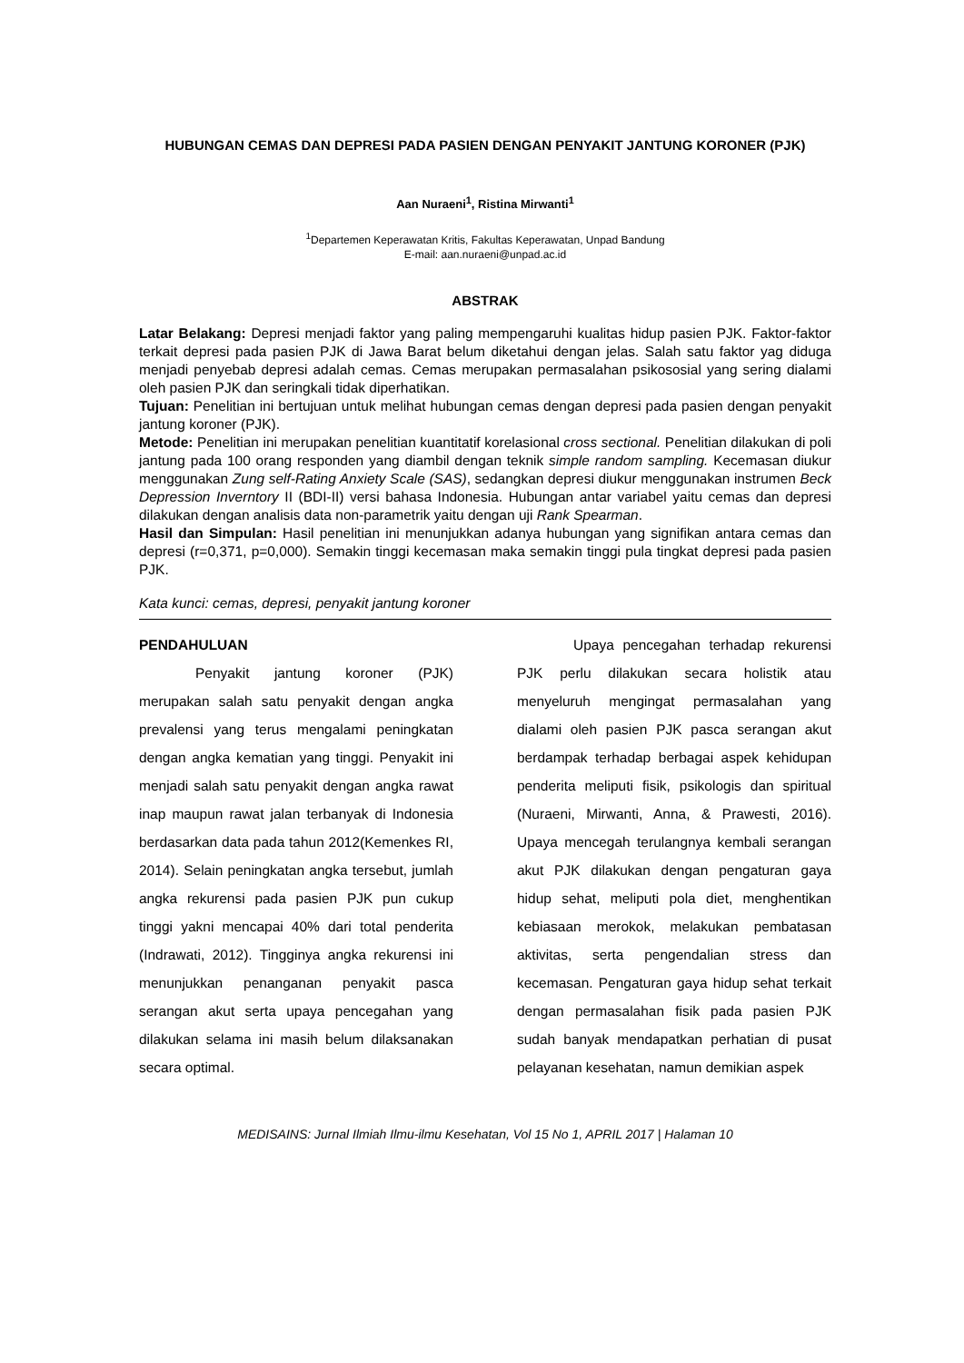HUBUNGAN CEMAS DAN DEPRESI PADA PASIEN DENGAN PENYAKIT JANTUNG KORONER (PJK)
Aan Nuraeni<sup>1</sup>, Ristina Mirwanti<sup>1</sup>
<sup>1</sup> Departemen Keperawatan Kritis, Fakultas Keperawatan, Unpad Bandung
E-mail: aan.nuraeni@unpad.ac.id
ABSTRAK
Latar Belakang: Depresi menjadi faktor yang paling mempengaruhi kualitas hidup pasien PJK. Faktor-faktor terkait depresi pada pasien PJK di Jawa Barat belum diketahui dengan jelas. Salah satu faktor yag diduga menjadi penyebab depresi adalah cemas. Cemas merupakan permasalahan psikososial yang sering dialami oleh pasien PJK dan seringkali tidak diperhatikan.
Tujuan: Penelitian ini bertujuan untuk melihat hubungan cemas dengan depresi pada pasien dengan penyakit jantung koroner (PJK).
Metode: Penelitian ini merupakan penelitian kuantitatif korelasional cross sectional. Penelitian dilakukan di poli jantung pada 100 orang responden yang diambil dengan teknik simple random sampling. Kecemasan diukur menggunakan Zung self-Rating Anxiety Scale (SAS), sedangkan depresi diukur menggunakan instrumen Beck Depression Inverntory II (BDI-II) versi bahasa Indonesia. Hubungan antar variabel yaitu cemas dan depresi dilakukan dengan analisis data non-parametrik yaitu dengan uji Rank Spearman.
Hasil dan Simpulan: Hasil penelitian ini menunjukkan adanya hubungan yang signifikan antara cemas dan depresi (r=0,371, p=0,000). Semakin tinggi kecemasan maka semakin tinggi pula tingkat depresi pada pasien PJK.
Kata kunci: cemas, depresi, penyakit jantung koroner
PENDAHULUAN
Penyakit jantung koroner (PJK) merupakan salah satu penyakit dengan angka prevalensi yang terus mengalami peningkatan dengan angka kematian yang tinggi. Penyakit ini menjadi salah satu penyakit dengan angka rawat inap maupun rawat jalan terbanyak di Indonesia berdasarkan data pada tahun 2012(Kemenkes RI, 2014). Selain peningkatan angka tersebut, jumlah angka rekurensi pada pasien PJK pun cukup tinggi yakni mencapai 40% dari total penderita (Indrawati, 2012). Tingginya angka rekurensi ini menunjukkan penanganan penyakit pasca serangan akut serta upaya pencegahan yang dilakukan selama ini masih belum dilaksanakan secara optimal.
Upaya pencegahan terhadap rekurensi PJK perlu dilakukan secara holistik atau menyeluruh mengingat permasalahan yang dialami oleh pasien PJK pasca serangan akut berdampak terhadap berbagai aspek kehidupan penderita meliputi fisik, psikologis dan spiritual (Nuraeni, Mirwanti, Anna, & Prawesti, 2016). Upaya mencegah terulangnya kembali serangan akut PJK dilakukan dengan pengaturan gaya hidup sehat, meliputi pola diet, menghentikan kebiasaan merokok, melakukan pembatasan aktivitas, serta pengendalian stress dan kecemasan. Pengaturan gaya hidup sehat terkait dengan permasalahan fisik pada pasien PJK sudah banyak mendapatkan perhatian di pusat pelayanan kesehatan, namun demikian aspek
MEDISAINS: Jurnal Ilmiah Ilmu-ilmu Kesehatan, Vol 15 No 1, APRIL 2017 | Halaman 10